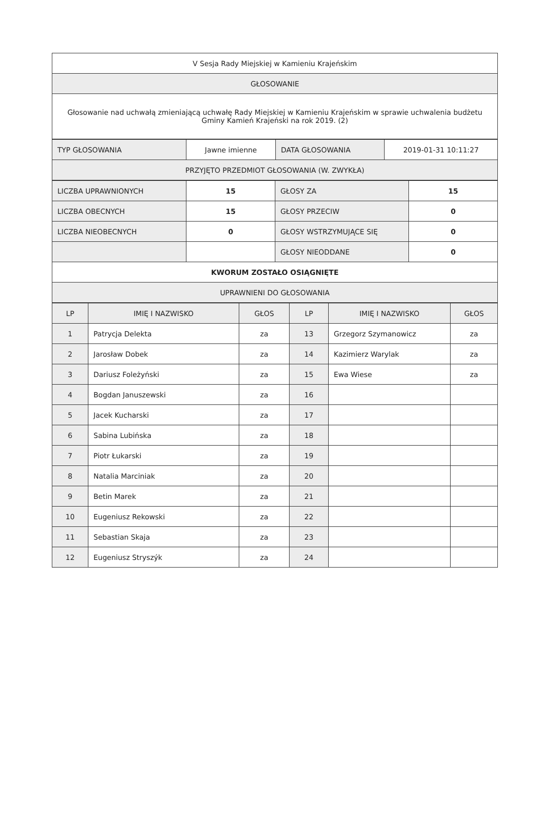| V Sesja Rady Miejskiej w Kamieniu Krajeńskim |
| GŁOSOWANIE |
| Głosowanie nad uchwałą zmieniającą uchwałę Rady Miejskiej w Kamieniu Krajeńskim w sprawie uchwalenia budżetu Gminy Kamień Krajeński na rok 2019. (2) |
| TYP GŁOSOWANIA | Jawne imienne | DATA GŁOSOWANIA | 2019-01-31 10:11:27 |
| PRZYJĘTO PRZEDMIOT GŁOSOWANIA (W. ZWYKŁA) | | | |
| LICZBA UPRAWNIONYCH | 15 | GŁOSY ZA | 15 |
| LICZBA OBECNYCH | 15 | GŁOSY PRZECIW | 0 |
| LICZBA NIEOBECNYCH | 0 | GŁOSY WSTRZYMUJĄCE SIĘ | 0 |
| | | GŁOSY NIEODDANE | 0 |
| KWORUM ZOSTAŁO OSIĄGNIĘTE | | | |
| UPRAWNIENI DO GŁOSOWANIA | | | |
| LP | IMIĘ I NAZWISKO | GŁOS | LP | IMIĘ I NAZWISKO | GŁOS |
| --- | --- | --- | --- | --- | --- |
| 1 | Patrycja Delekta | za | 13 | Grzegorz Szymanowicz | za |
| 2 | Jarosław Dobek | za | 14 | Kazimierz Warylak | za |
| 3 | Dariusz Foleżyński | za | 15 | Ewa Wiese | za |
| 4 | Bogdan Januszewski | za | 16 | | |
| 5 | Jacek Kucharski | za | 17 | | |
| 6 | Sabina Lubińska | za | 18 | | |
| 7 | Piotr Łukarski | za | 19 | | |
| 8 | Natalia Marciniak | za | 20 | | |
| 9 | Betin Marek | za | 21 | | |
| 10 | Eugeniusz Rekowski | za | 22 | | |
| 11 | Sebastian Skaja | za | 23 | | |
| 12 | Eugeniusz Stryszýk | za | 24 | | |